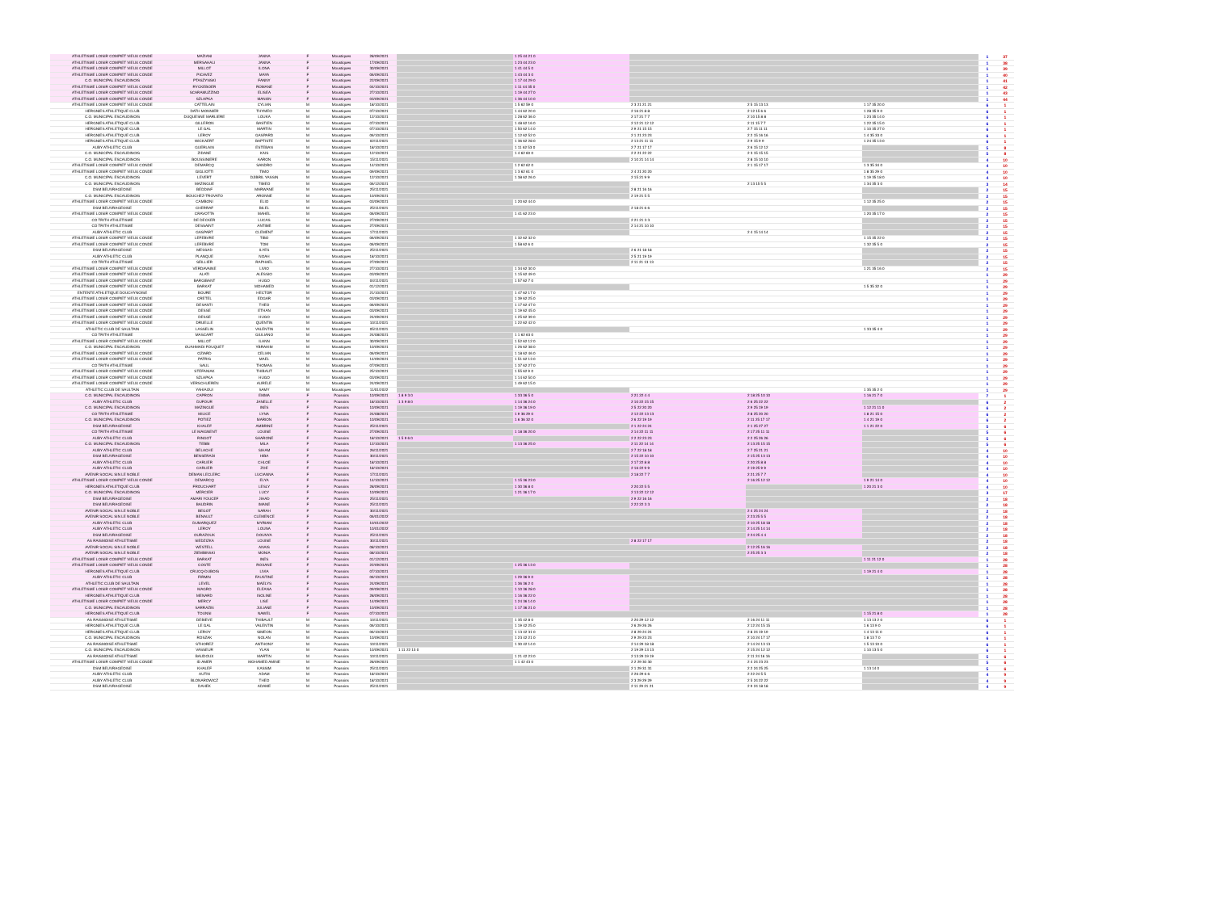| ATHLETISME LOISIR COMPIET VIEUX CONDE | MAZIANI | JANNA | F | Moustiques | 28/09/2021 | | 1 25 44 21 0 | | | | 1 | 37 |
| ATHLETISME LOISIR COMPIET VIEUX CONDE | MERSAHALI | JANNA | F | Moustiques | 17/09/2021 | | 1 23 44 23 0 | | | | 1 | 38 |
| ATHLETISME LOISIR COMPIET VIEUX CONDE | MILLOT | ILONA | F | Moustiques | 30/09/2021 | | 1 41 44 5 0 | | | | 1 | 39 |
| ATHLETISME LOISIR COMPIET VIEUX CONDE | PICAVEZ | MAYA | F | Moustiques | 06/09/2021 | | 1 43 44 3 0 | | | | 1 | 40 |
| C.O. MUNICIPAL ESCAUDINOIS | PTASZYNSKI | FANNY | F | Moustiques | 22/09/2021 | | 1 17 44 29 0 | | | | 1 | 41 |
| ATHLETISME LOISIR COMPIET VIEUX CONDE | RYCKEBOER | ROMANE | F | Moustiques | 04/10/2021 | | 1 11 44 35 0 | | | | 1 | 42 |
| ATHLETISME LOISIR COMPIET VIEUX CONDE | SCARAMUZZINO | ELISEA | F | Moustiques | 27/10/2021 | | 1 19 44 27 0 | | | | 1 | 43 |
| ATHLETISME LOISIR COMPIET VIEUX CONDE | SZLAPKA | MANON | F | Moustiques | 03/09/2021 | | 1 36 44 10 0 | | | | 1 | 44 |
| ATHLETISME LOISIR COMPIET VIEUX CONDE | CATTELAIN | CYLIAN | M | Moustiques | 18/10/2021 | | 1 5 62 59 0 | 2 3 21 21 21 | 2 5 15 13 13 | 1 17 35 20 0 | 6 | 1 |
| HERGNIES ATHLETIQUE CLUB | DATH MONNIER | THYMEO | M | Moustiques | 07/10/2021 | | 1 44 62 20 0 | 2 16 21 8 8 | 2 12 15 6 6 | 1 28 35 9 0 | 6 | 1 |
| C.O. MUNICIPAL ESCAUDINOIS | DUQUESNE MARLIERE | LOUKA | M | Moustiques | 12/10/2021 | | 1 28 62 36 0 | 2 17 21 7 7 | 2 10 15 8 8 | 1 23 35 14 0 | 6 | 1 |
| HERGNIES ATHLETIQUE CLUB | GILLERON | BASTIEN | M | Moustiques | 07/10/2021 | | 1 48 62 16 0 | 2 12 21 12 12 | 2 11 15 7 7 | 1 22 35 15 0 | 6 | 1 |
| HERGNIES ATHLETIQUE CLUB | LE GAL | MARTIN | M | Moustiques | 07/10/2021 | | 1 50 62 14 0 | 2 9 21 15 15 | 2 7 15 11 11 | 1 10 35 27 0 | 6 | 1 |
| HERGNIES ATHLETIQUE CLUB | LEROY | GASPARD | M | Moustiques | 06/10/2021 | | 1 12 62 52 0 | 2 1 21 23 23 | 2 2 15 16 16 | 1 4 35 33 0 | 6 | 1 |
| HERGNIES ATHLETIQUE CLUB | WICKAERT | BAPTISTE | M | Moustiques | 02/11/2021 | | 1 36 62 28 0 | 2 13 21 11 11 | 2 9 15 9 9 | 1 24 35 13 0 | 6 | 1 |
| AUBY ATHLETIC CLUB | GUERLAIN | ESTEBAN | M | Moustiques | 18/10/2021 | | 1 11 62 53 0 | 2 7 21 17 17 | 2 6 15 12 12 | | 5 | 8 |
| C.O. MUNICIPAL ESCAUDINOIS | ZIDANE | KAIS | M | Moustiques | 12/10/2021 | | 1 4 62 60 0 | 2 2 21 22 22 | 2 3 15 15 15 | | 5 | 8 |
| C.O. MUNICIPAL ESCAUDINOIS | BOUSSINIERE | AARON | M | Moustiques | 15/11/2021 | | | 2 10 21 14 14 | 2 8 15 10 10 | | 4 | 10 |
| ATHLETISME LOISIR COMPIET VIEUX CONDE | DEMARCQ | SANDRO | M | Moustiques | 14/10/2021 | | 1 2 62 62 0 | | 2 1 15 17 17 | 1 3 35 34 0 | 4 | 10 |
| ATHLETISME LOISIR COMPIET VIEUX CONDE | GIGLIOTTI | TIMO | M | Moustiques | 09/09/2021 | | 1 3 62 61 0 | 2 4 21 20 20 | | 1 8 35 29 0 | 4 | 10 |
| C.O. MUNICIPAL ESCAUDINOIS | LEVERT | DJIBRIL YASSIN | M | Moustiques | 12/10/2021 | | 1 38 62 26 0 | 2 15 21 9 9 | | 1 19 35 18 0 | 4 | 10 |
| C.O. MUNICIPAL ESCAUDINOIS | MAZINGUE | TIMEO | M | Moustiques | 06/12/2021 | | | | 2 13 15 5 5 | 1 34 35 3 0 | 3 | 14 |
| DSM BEUVRAGEOISE | BEDDIAF | MARWANE | M | Moustiques | 25/11/2021 | | | 2 8 21 16 16 | | | 2 | 15 |
| C.O. MUNICIPAL ESCAUDINOIS | BOUCHEZ-TROVATO | ARONNE | M | Moustiques | 10/09/2021 | | | 2 19 21 5 5 | | | 2 | 15 |
| ATHLETISME LOISIR COMPIET VIEUX CONDE | CAMBONI | ELIO | M | Moustiques | 03/09/2021 | | 1 20 62 44 0 | | | 1 12 35 25 0 | 2 | 15 |
| DSM BEUVRAGEOISE | CHERRAF | BILEL | M | Moustiques | 25/11/2021 | | | 2 18 21 6 6 | | | 2 | 15 |
| ATHLETISME LOISIR COMPIET VIEUX CONDE | CRAVOTTA | MAHEL | M | Moustiques | 06/09/2021 | | 1 41 62 23 0 | | | 1 20 35 17 0 | 2 | 15 |
| CO TRITH ATHLETISME | DE DECKER | LUCAS | M | Moustiques | 27/09/2021 | | | 2 21 21 3 3 | | | 2 | 15 |
| CO TRITH ATHLETISME | DESSAINT | ANTIME | M | Moustiques | 27/09/2021 | | | 2 14 21 10 10 | | | 2 | 15 |
| AUBY ATHLETIC CLUB | GASPART | CLEMENT | M | Moustiques | 17/11/2021 | | | | 2 4 15 14 14 | | 2 | 15 |
| ATHLETISME LOISIR COMPIET VIEUX CONDE | LEFEBVRE | TIBO | M | Moustiques | 06/09/2021 | | 1 32 62 32 0 | | | 1 15 35 22 0 | 2 | 15 |
| ATHLETISME LOISIR COMPIET VIEUX CONDE | LEFEBVRE | TOM | M | Moustiques | 06/09/2021 | | 1 58 62 6 0 | | | 1 32 35 5 0 | 2 | 15 |
| DSM BEUVRAGEOISE | MESSAD | ILYES | M | Moustiques | 25/11/2021 | | | 2 6 21 18 18 | | | 2 | 15 |
| AUBY ATHLETIC CLUB | PLANQUE | NOAH | M | Moustiques | 18/10/2021 | | | 2 5 21 19 19 | | | 2 | 15 |
| CO TRITH ATHLETISME | SEILLIER | RAPHAEL | M | Moustiques | 27/09/2021 | | | 2 11 21 13 13 | | | 2 | 15 |
| ATHLETISME LOISIR COMPIET VIEUX CONDE | VERDAVAINE | LIVIO | M | Moustiques | 27/10/2021 | | 1 34 62 30 0 | | | 1 21 35 16 0 | 2 | 15 |
| ATHLETISME LOISIR COMPIET VIEUX CONDE | ALATI | ALESSIO | M | Moustiques | 03/09/2021 | | 1 15 62 49 0 | | | | 1 | 29 |
| ATHLETISME LOISIR COMPIET VIEUX CONDE | BARGIBANT | HUGO | M | Moustiques | 04/11/2021 | | 1 57 62 7 0 | | | | 1 | 29 |
| ATHLETISME LOISIR COMPIET VIEUX CONDE | BARKAT | MOHAMED | M | Moustiques | 01/12/2021 | | | | | 1 5 35 32 0 | 1 | 29 |
| ENTENTE ATHLETIQUE DOUCHYNOISE | BOURE | HECTOR | M | Moustiques | 21/10/2021 | | 1 47 62 17 0 | | | | 1 | 29 |
| ATHLETISME LOISIR COMPIET VIEUX CONDE | CRETEL | EDGAR | M | Moustiques | 03/09/2021 | | 1 39 62 25 0 | | | | 1 | 29 |
| ATHLETISME LOISIR COMPIET VIEUX CONDE | DESANTI | THEO | M | Moustiques | 06/09/2021 | | 1 17 62 47 0 | | | | 1 | 29 |
| ATHLETISME LOISIR COMPIET VIEUX CONDE | DESSE | ETHAN | M | Moustiques | 03/09/2021 | | 1 19 62 45 0 | | | | 1 | 29 |
| ATHLETISME LOISIR COMPIET VIEUX CONDE | DESSE | HUGO | M | Moustiques | 24/09/2021 | | 1 25 62 39 0 | | | | 1 | 29 |
| ATHLETISME LOISIR COMPIET VIEUX CONDE | DRUELLE | QUENTIN | M | Moustiques | 10/11/2021 | | 1 22 62 42 0 | | | | 1 | 29 |
| ATHLETIC CLUB DE SAULTAIN | LASSELIN | VALENTIN | M | Moustiques | 05/11/2021 | | | | | 1 33 35 4 0 | 1 | 29 |
| CO TRITH ATHLETISME | MASCART | GIULIANO | M | Moustiques | 24/08/2021 | | 1 1 62 63 0 | | | | 1 | 29 |
| ATHLETISME LOISIR COMPIET VIEUX CONDE | MILLOT | ILANN | M | Moustiques | 30/09/2021 | | 1 52 62 12 0 | | | | 1 | 29 |
| C.O. MUNICIPAL ESCAUDINOIS | OUAHMADI FOUQUET | YBRAHIM | M | Moustiques | 10/09/2021 | | 1 26 62 38 0 | | | | 1 | 29 |
| ATHLETISME LOISIR COMPIET VIEUX CONDE | OZIARD | CELIAN | M | Moustiques | 06/09/2021 | | 1 18 62 46 0 | | | | 1 | 29 |
| ATHLETISME LOISIR COMPIET VIEUX CONDE | PATRIS | MAEL | M | Moustiques | 14/09/2021 | | 1 51 62 13 0 | | | | 1 | 29 |
| CO TRITH ATHLETISME | SAUL | THOMAS | M | Moustiques | 07/09/2021 | | 1 37 62 27 0 | | | | 1 | 29 |
| ATHLETISME LOISIR COMPIET VIEUX CONDE | STEFANIAK | THIBAUT | M | Moustiques | 25/10/2021 | | 1 55 62 9 0 | | | | 1 | 29 |
| ATHLETISME LOISIR COMPIET VIEUX CONDE | SZLAPKA | HUGO | M | Moustiques | 03/09/2021 | | 1 14 62 50 0 | | | | 1 | 29 |
| ATHLETISME LOISIR COMPIET VIEUX CONDE | VERSCHUEREN | AURELE | M | Moustiques | 24/09/2021 | | 1 49 62 15 0 | | | | 1 | 29 |
| ATHLETIC CLUB DE SAULTAIN | YAHIAOUI | SAMY | M | Moustiques | 11/01/2022 | | | | | 1 35 35 2 0 | 1 | 29 |
| C.O. MUNICIPAL ESCAUDINOIS | CAPRON | EMMA | F | Poussins | 10/09/2021 | 1 8 9 3 0 | 1 33 36 5 0 | 2 21 22 4 4 | 2 18 25 10 10 | 1 16 21 7 0 | 7 | 1 |
| AUBY ATHLETIC CLUB | DUFOUR | JANELLE | F | Poussins | 18/10/2021 | 1 3 9 8 0 | 1 14 36 24 0 | 2 10 22 15 15 | 2 6 25 22 22 | | 6 | 2 |
| C.O. MUNICIPAL ESCAUDINOIS | MAZINGUE | INES | F | Poussins | 10/09/2021 | | 1 19 36 19 0 | 2 5 22 20 20 | 2 9 25 19 19 | 1 12 21 11 0 | 6 | 2 |
| CO TRITH ATHLETISME | MILICE | LYNA | F | Poussins | 24/08/2021 | | 1 9 36 29 0 | 2 12 22 13 13 | 2 8 25 20 20 | 1 8 21 15 0 | 6 | 2 |
| C.O. MUNICIPAL ESCAUDINOIS | POTIEZ | MARION | F | Poussins | 10/09/2021 | | 1 6 36 32 0 | 2 6 22 19 19 | 2 11 25 17 17 | 1 4 21 19 0 | 6 | 2 |
| DSM BEUVRAGEOISE | KHALEF | AMBRINE | F | Poussins | 25/11/2021 | | | 2 1 22 24 24 | 2 1 25 27 27 | 1 1 21 22 0 | 5 | 6 |
| CO TRITH ATHLETISME | LE MAIGNENT | LOUISE | F | Poussins | 27/09/2021 | | 1 18 36 20 0 | 2 14 22 11 11 | 2 17 25 11 11 | | 5 | 6 |
| AUBY ATHLETIC CLUB | RINGOT | SHARONE | F | Poussins | 18/10/2021 | 1 5 9 6 0 | | 2 2 22 23 23 | 2 2 25 26 26 | | 5 | 6 |
| C.O. MUNICIPAL ESCAUDINOIS | TEBBI | MILA | F | Poussins | 12/10/2021 | | 1 13 36 25 0 | 2 11 22 14 14 | 2 13 25 15 15 | | 5 | 6 |
| AUBY ATHLETIC CLUB | BELACHE | SIHAM | F | Poussins | 26/11/2021 | | | 2 7 22 18 18 | 2 7 25 21 21 | | 4 | 10 |
| DSM BEUVRAGEOISE | BENSERADI | HIBA | F | Poussins | 30/11/2021 | | | 2 15 22 10 10 | 2 15 25 13 13 | | 4 | 10 |
| AUBY ATHLETIC CLUB | CARLIER | CHLOE | F | Poussins | 18/10/2021 | | | 2 17 22 8 8 | 2 20 25 8 8 | | 4 | 10 |
| AUBY ATHLETIC CLUB | CARLIER | ZOE | F | Poussins | 18/10/2021 | | | 2 16 22 9 9 | 2 19 25 9 9 | | 4 | 10 |
| AVENIR SOCIAL SIN LE NOBLE | DEMAN LECLERC | LUCIANNA | F | Poussins | 17/11/2021 | | | 2 18 22 7 7 | 2 21 25 7 7 | | 4 | 10 |
| ATHLETISME LOISIR COMPIET VIEUX CONDE | DEMARCQ | ELYA | F | Poussins | 14/10/2021 | | 1 15 36 23 0 | | 2 16 25 12 12 | 1 9 21 14 0 | 4 | 10 |
| HERGNIES ATHLETIQUE CLUB | FROUCHART | LESLY | F | Poussins | 28/09/2021 | | 1 30 36 8 0 | 2 20 22 5 5 | | 1 20 21 3 0 | 4 | 10 |
| C.O. MUNICIPAL ESCAUDINOIS | MERCIER | LUCY | F | Poussins | 10/09/2021 | | 1 21 36 17 0 | 2 13 22 12 12 | | | 3 | 17 |
| DSM BEUVRAGEOISE | AMARI YOUCEF | JIHAD | F | Poussins | 25/11/2021 | | | 2 9 22 16 16 | | | 2 | 18 |
| DSM BEUVRAGEOISE | BAUDRIN | IMANE | F | Poussins | 25/11/2021 | | | 2 22 22 3 3 | | | 2 | 18 |
| AVENIR SOCIAL SIN LE NOBLE | BEGOT | SARAH | F | Poussins | 30/11/2021 | | | | 2 4 25 24 24 | | 2 | 18 |
| AVENIR SOCIAL SIN LE NOBLE | BENAULT | CLEMENCE | F | Poussins | 06/01/2022 | | | | 2 23 25 5 5 | | 2 | 18 |
| AUBY ATHLETIC CLUB | DUMARQUEZ | MYRIAM | F | Poussins | 10/01/2022 | | | | 2 10 25 18 18 | | 2 | 18 |
| AUBY ATHLETIC CLUB | LEROY | LOUNA | F | Poussins | 10/01/2022 | | | | 2 14 25 14 14 | | 2 | 18 |
| DSM BEUVRAGEOISE | OURAZOUK | DOUNYA | F | Poussins | 25/11/2021 | | | | 2 24 25 4 4 | | 2 | 18 |
| AS RAISMOISE ATHLETISME | SIEDZIZKA | LOUISE | F | Poussins | 30/11/2021 | | | 2 8 22 17 17 | | | 2 | 18 |
| AVENIR SOCIAL SIN LE NOBLE | WESTELL | ANAIS | F | Poussins | 08/10/2021 | | | | 2 12 25 16 16 | | 2 | 18 |
| AVENIR SOCIAL SIN LE NOBLE | ZIEMBINSKI | MONIA | F | Poussins | 08/10/2021 | | | | 2 25 25 3 3 | | 2 | 18 |
| ATHLETISME LOISIR COMPIET VIEUX CONDE | BARKAT | INES | F | Poussins | 01/12/2021 | | | | | 1 11 21 12 0 | 1 | 28 |
| ATHLETISME LOISIR COMPIET VIEUX CONDE | COSTE | ROXANE | F | Poussins | 22/09/2021 | | 1 25 36 13 0 | | | | 1 | 28 |
| HERGNIES ATHLETIQUE CLUB | CRUCQ-DUBOIS | LIVIA | F | Poussins | 07/10/2021 | | | | | 1 19 21 4 0 | 1 | 28 |
| AUBY ATHLETIC CLUB | FIRMIN | FAUSTINE | F | Poussins | 06/10/2021 | | 1 29 36 9 0 | | | | 1 | 28 |
| ATHLETIC CLUB DE SAULTAIN | LEVEL | MAELYS | F | Poussins | 24/09/2021 | | 1 36 36 2 0 | | | | 1 | 28 |
| ATHLETISME LOISIR COMPIET VIEUX CONDE | MAGRO | ELEANA | F | Poussins | 09/09/2021 | | 1 10 36 28 0 | | | | 1 | 28 |
| HERGNIES ATHLETIQUE CLUB | MENARD | ISOLINE | F | Poussins | 28/09/2021 | | 1 16 36 22 0 | | | | 1 | 28 |
| ATHLETISME LOISIR COMPIET VIEUX CONDE | MERCY | LISE | F | Poussins | 14/09/2021 | | 1 24 36 14 0 | | | | 1 | 28 |
| C.O. MUNICIPAL ESCAUDINOIS | SARRAZIN | JULIANE | F | Poussins | 10/09/2021 | | 1 17 36 21 0 | | | | 1 | 28 |
| HERGNIES ATHLETIQUE CLUB | TOUNSI | NAWEL | F | Poussins | 07/10/2021 | | | | | 1 15 21 8 0 | 1 | 28 |
| AS RAISMOISE ATHLETISME | DEBIEVE | THIBAULT | M | Poussins | 10/11/2021 | | 1 35 42 8 0 | 2 20 29 12 12 | 2 16 24 11 11 | 1 13 13 2 0 | 6 | 1 |
| HERGNIES ATHLETIQUE CLUB | LE GAL | VALENTIN | M | Poussins | 06/10/2021 | | 1 19 42 25 0 | 2 6 29 26 26 | 2 12 24 15 15 | 1 6 13 9 0 | 6 | 1 |
| HERGNIES ATHLETIQUE CLUB | LEROY | SIMEON | M | Poussins | 06/10/2021 | | 1 13 42 31 0 | 2 8 29 24 24 | 2 8 24 19 19 | 1 4 13 11 0 | 6 | 1 |
| C.O. MUNICIPAL ESCAUDINOIS | ROSZAK | NOLAN | M | Poussins | 10/09/2021 | | 1 23 42 21 0 | 2 9 29 23 23 | 2 10 24 17 17 | 1 8 13 7 0 | 6 | 1 |
| AS RAISMOISE ATHLETISME | STHOREZ | ANTHONY | M | Poussins | 10/11/2021 | | 1 30 42 14 0 | 2 14 29 18 18 | 2 14 24 13 13 | 1 5 13 10 0 | 6 | 1 |
| C.O. MUNICIPAL ESCAUDINOIS | VASSEUR | YLAN | M | Poussins | 10/09/2021 | 1 11 22 13 0 | | 2 19 29 13 13 | 2 15 24 12 12 | 1 10 13 5 0 | 6 | 1 |
| AS RAISMOISE ATHLETISME | BAUDOUX | MARTIN | M | Poussins | 10/11/2021 | | 1 21 42 23 0 | 2 13 29 19 19 | 2 11 24 16 16 | | 5 | 6 |
| ATHLETISME LOISIR COMPIET VIEUX CONDE | ID AMER | MOHAMED AMINE | M | Poussins | 28/09/2021 | | 1 1 42 43 0 | 2 2 29 30 30 | 2 4 24 23 23 | | 5 | 6 |
| DSM BEUVRAGEOISE | KHALEF | KASSIM | M | Poussins | 25/11/2021 | | | 2 1 29 31 31 | 2 2 24 25 25 | 1 13 14 0 | 5 | 6 |
| AUBY ATHLETIC CLUB | AUTIN | ADAM | M | Poussins | 18/10/2021 | | | 2 26 29 6 6 | 2 22 24 5 5 | | 4 | 9 |
| AUBY ATHLETIC CLUB | BLONAROWICZ | THEO | M | Poussins | 18/10/2021 | | | 2 3 29 29 29 | 2 5 24 22 22 | | 4 | 9 |
| DSM BEUVRAGEOISE | DAHEK | ADAME | M | Poussins | 25/11/2021 | | | 2 11 29 21 21 | 2 9 24 18 18 | | 4 | 9 |